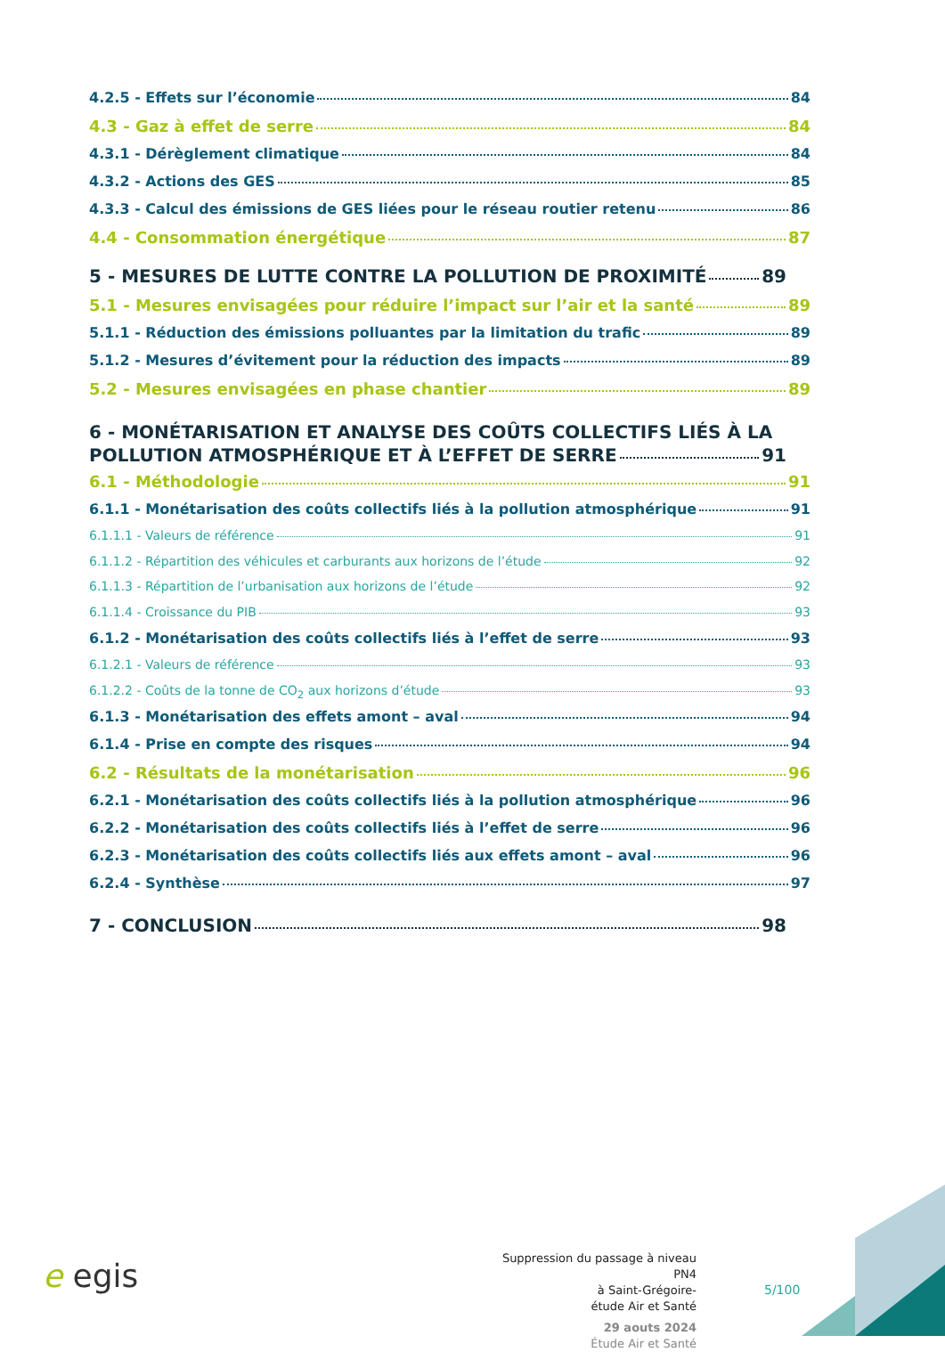4.2.5 - Effets sur l’économie 84
4.3 - Gaz à effet de serre 84
4.3.1 - Dérèglement climatique 84
4.3.2 - Actions des GES 85
4.3.3 - Calcul des émissions de GES liées pour le réseau routier retenu 86
4.4 - Consommation énergétique 87
5 - MESURES DE LUTTE CONTRE LA POLLUTION DE PROXIMITÉ 89
5.1 - Mesures envisagées pour réduire l’impact sur l’air et la santé 89
5.1.1 - Réduction des émissions polluantes par la limitation du trafic 89
5.1.2 - Mesures d’évitement pour la réduction des impacts 89
5.2 - Mesures envisagées en phase chantier 89
6 - MONÉTARISATION ET ANALYSE DES COÛTS COLLECTIFS LIÉS À LA
POLLUTION ATMOSPHÉRIQUE ET À L’EFFET DE SERRE 91
6.1 - Méthodologie 91
6.1.1 - Monétarisation des coûts collectifs liés à la pollution atmosphérique 91
6.1.1.1 - Valeurs de référence 91
6.1.1.2 - Répartition des véhicules et carburants aux horizons de l’étude 92
6.1.1.3 - Répartition de l’urbanisation aux horizons de l’étude 92
6.1.1.4 - Croissance du PIB 93
6.1.2 - Monétarisation des coûts collectifs liés à l’effet de serre 93
6.1.2.1 - Valeurs de référence 93
6.1.2.2 - Coûts de la tonne de CO<sub>2</sub> aux horizons d’étude 93
6.1.3 - Monétarisation des effets amont – aval 94
6.1.4 - Prise en compte des risques 94
6.2 - Résultats de la monétarisation 96
6.2.1 - Monétarisation des coûts collectifs liés à la pollution atmosphérique 96
6.2.2 - Monétarisation des coûts collectifs liés à l’effet de serre 96
6.2.3 - Monétarisation des coûts collectifs liés aux effets amont – aval 96
6.2.4 - Synthèse 97
7 - CONCLUSION 98
e egis
Suppression du passage à niveau PN4
à Saint-Grégoire-
étude Air et Santé
29 aouts 2024
Étude Air et Santé
5/100